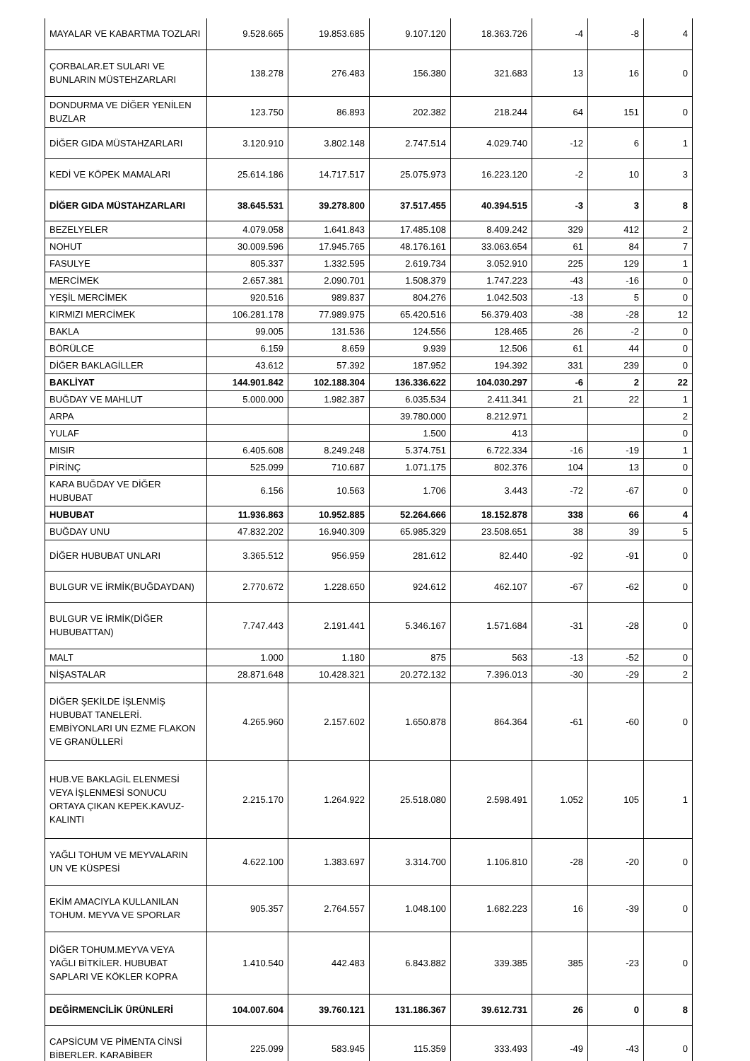| MAYALAR VE KABARTMA TOZLARI | 9.528.665 | 19.853.685 | 9.107.120 | 18.363.726 | -4 | -8 | 4 |
| ÇORBALAR.ET SULARI VE BUNLARIN MÜSTEHZARLARI | 138.278 | 276.483 | 156.380 | 321.683 | 13 | 16 | 0 |
| DONDURMA VE DİĞER YENİLEN BUZLAR | 123.750 | 86.893 | 202.382 | 218.244 | 64 | 151 | 0 |
| DİĞER GIDA MÜSTAHZARLARI | 3.120.910 | 3.802.148 | 2.747.514 | 4.029.740 | -12 | 6 | 1 |
| KEDİ VE KÖPEK MAMALARI | 25.614.186 | 14.717.517 | 25.075.973 | 16.223.120 | -2 | 10 | 3 |
| DİĞER GIDA MÜSTAHZARLARI | 38.645.531 | 39.278.800 | 37.517.455 | 40.394.515 | -3 | 3 | 8 |
| BEZELYELER | 4.079.058 | 1.641.843 | 17.485.108 | 8.409.242 | 329 | 412 | 2 |
| NOHUT | 30.009.596 | 17.945.765 | 48.176.161 | 33.063.654 | 61 | 84 | 7 |
| FASULYE | 805.337 | 1.332.595 | 2.619.734 | 3.052.910 | 225 | 129 | 1 |
| MERCİMEK | 2.657.381 | 2.090.701 | 1.508.379 | 1.747.223 | -43 | -16 | 0 |
| YEŞİL MERCİMEK | 920.516 | 989.837 | 804.276 | 1.042.503 | -13 | 5 | 0 |
| KIRMIZI MERCİMEK | 106.281.178 | 77.989.975 | 65.420.516 | 56.379.403 | -38 | -28 | 12 |
| BAKLA | 99.005 | 131.536 | 124.556 | 128.465 | 26 | -2 | 0 |
| BÖRÜLCE | 6.159 | 8.659 | 9.939 | 12.506 | 61 | 44 | 0 |
| DİĞER BAKLAGİLLER | 43.612 | 57.392 | 187.952 | 194.392 | 331 | 239 | 0 |
| BAKLİYAT | 144.901.842 | 102.188.304 | 136.336.622 | 104.030.297 | -6 | 2 | 22 |
| BUĞDAY VE MAHLUT | 5.000.000 | 1.982.387 | 6.035.534 | 2.411.341 | 21 | 22 | 1 |
| ARPA | | | 39.780.000 | 8.212.971 | | | 2 |
| YULAF | | | 1.500 | 413 | | | 0 |
| MISIR | 6.405.608 | 8.249.248 | 5.374.751 | 6.722.334 | -16 | -19 | 1 |
| PİRİNÇ | 525.099 | 710.687 | 1.071.175 | 802.376 | 104 | 13 | 0 |
| KARA BUĞDAY VE DİĞER HUBUBAT | 6.156 | 10.563 | 1.706 | 3.443 | -72 | -67 | 0 |
| HUBUBAT | 11.936.863 | 10.952.885 | 52.264.666 | 18.152.878 | 338 | 66 | 4 |
| BUĞDAY UNU | 47.832.202 | 16.940.309 | 65.985.329 | 23.508.651 | 38 | 39 | 5 |
| DİĞER HUBUBAT UNLARI | 3.365.512 | 956.959 | 281.612 | 82.440 | -92 | -91 | 0 |
| BULGUR VE İRMİK(BUĞDAYDAN) | 2.770.672 | 1.228.650 | 924.612 | 462.107 | -67 | -62 | 0 |
| BULGUR VE İRMİK(DİĞER HUBUBATTAN) | 7.747.443 | 2.191.441 | 5.346.167 | 1.571.684 | -31 | -28 | 0 |
| MALT | 1.000 | 1.180 | 875 | 563 | -13 | -52 | 0 |
| NİŞASTALAR | 28.871.648 | 10.428.321 | 20.272.132 | 7.396.013 | -30 | -29 | 2 |
| DİĞER ŞEKİLDE İŞLENMİŞ HUBUBAT TANELERİ. EMBİYONLARI UN EZME FLAKON VE GRANÜLLERİ | 4.265.960 | 2.157.602 | 1.650.878 | 864.364 | -61 | -60 | 0 |
| HUB.VE BAKLAGİL ELENMESİ VEYA İŞLENMESİ SONUCU ORTAYA ÇIKAN KEPEK.KAVUZ-KALINTI | 2.215.170 | 1.264.922 | 25.518.080 | 2.598.491 | 1.052 | 105 | 1 |
| YAĞLI TOHUM VE MEYVALARIN UN VE KÜSPESİ | 4.622.100 | 1.383.697 | 3.314.700 | 1.106.810 | -28 | -20 | 0 |
| EKİM AMACIYLA KULLANILAN TOHUM. MEYVA VE SPORLAR | 905.357 | 2.764.557 | 1.048.100 | 1.682.223 | 16 | -39 | 0 |
| DİĞER TOHUM.MEYVA VEYA YAĞLI BİTKİLER. HUBUBAT SAPLARI VE KÖKLER KOPRA | 1.410.540 | 442.483 | 6.843.882 | 339.385 | 385 | -23 | 0 |
| DEĞİRMENCİLİK ÜRÜNLERİ | 104.007.604 | 39.760.121 | 131.186.367 | 39.612.731 | 26 | 0 | 8 |
| CAPSİCUM VE PİMENTA CİNSİ BİBERLER. KARABİBER | 225.099 | 583.945 | 115.359 | 333.493 | -49 | -43 | 0 |